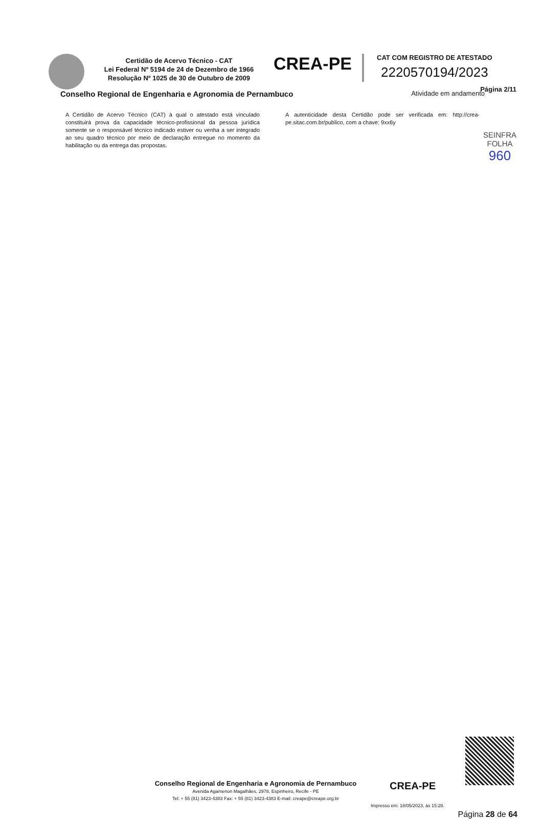Página 2/11
Certidão de Acervo Técnico - CAT
Lei Federal Nº 5194 de 24 de Dezembro de 1966
Resolução Nº 1025 de 30 de Outubro de 2009
CREA-PE
CAT COM REGISTRO DE ATESTADO
2220570194/2023
Conselho Regional de Engenharia e Agronomia de Pernambuco Atividade em andamento
A Certidão de Acervo Técnico (CAT) à qual o atestado está vinculado constituirá prova da capacidade técnico-profissional da pessoa jurídica somente se o responsável técnico indicado estiver ou venha a ser integrado ao seu quadro técnico por meio de declaração entregue no momento da habilitação ou da entrega das propostas.
A autenticidade desta Certidão pode ser verificada em: http://crea-pe.sitac.com.br/publico, com a chave: 9xx6y
SEINFRA
FOLHA
960
Conselho Regional de Engenharia e Agronomia de Pernambuco
Avenida Agamenon Magalhães, 2978, Espinheiro, Recife - PE
Tel: + 55 (81) 3423-4383 Fax: + 55 (81) 3423-4383 E-mail: creape@creape.org.br
CREA-PE
Impresso em: 18/05/2023, às 15:28.
Página 28 de 64